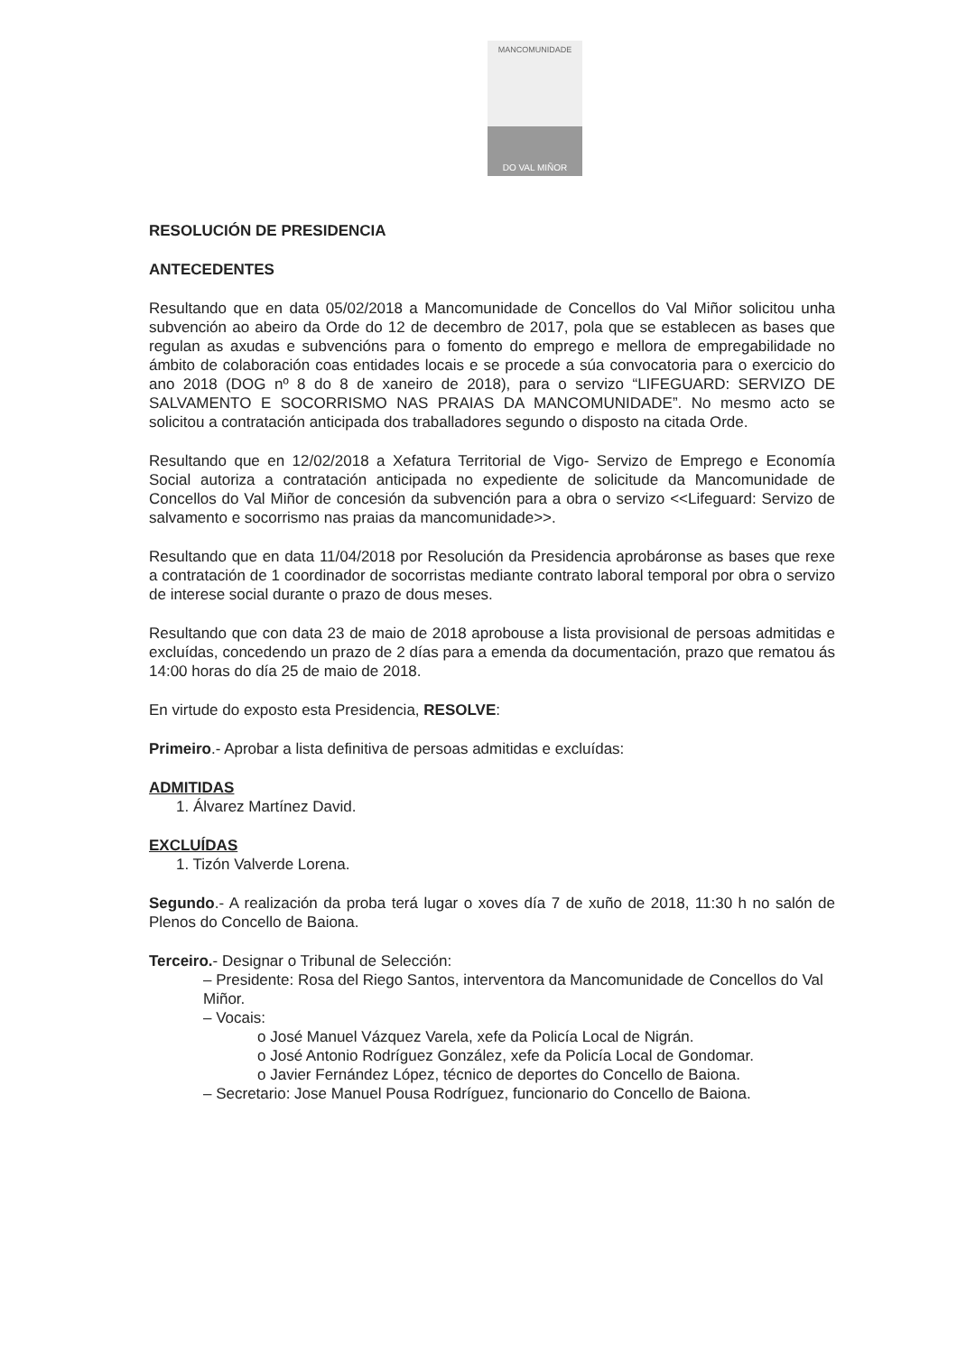MANCOMUNIDADE
DO VAL MIÑOR
RESOLUCIÓN DE PRESIDENCIA
ANTECEDENTES
Resultando que en data 05/02/2018 a Mancomunidade de Concellos do Val Miñor solicitou unha subvención ao abeiro da Orde do 12 de decembro de 2017, pola que se establecen as bases que regulan as axudas e subvencións para o fomento do emprego e mellora de empregabilidade no ámbito de colaboración coas entidades locais e se procede a súa convocatoria para o exercicio do ano 2018 (DOG nº 8 do 8 de xaneiro de 2018), para o servizo “LIFEGUARD: SERVIZO DE SALVAMENTO E SOCORRISMO NAS PRAIAS DA MANCOMUNIDADE”. No mesmo acto se solicitou a contratación anticipada dos traballadores segundo o disposto na citada Orde.
Resultando que en 12/02/2018 a Xefatura Territorial de Vigo- Servizo de Emprego e Economía Social autoriza a contratación anticipada no expediente de solicitude da Mancomunidade de Concellos do Val Miñor de concesión da subvención para a obra o servizo <<Lifeguard: Servizo de salvamento e socorrismo nas praias da mancomunidade>>.
Resultando que en data 11/04/2018 por Resolución da Presidencia aprobáronse as bases que rexe a contratación de 1 coordinador de socorristas mediante contrato laboral temporal por obra o servizo de interese social durante o prazo de dous meses.
Resultando que con data 23 de maio de 2018 aprobouse a lista provisional de persoas admitidas e excluídas, concedendo un prazo de 2 días para a emenda da documentación, prazo que rematou ás 14:00 horas do día 25 de maio de 2018.
En virtude do exposto esta Presidencia, RESOLVE:
Primeiro.- Aprobar a lista definitiva de persoas admitidas e excluídas:
ADMITIDAS
1. Álvarez Martínez David.
EXCLUÍDAS
1. Tizón Valverde Lorena.
Segundo.- A realización da proba terá lugar o xoves día 7 de xuño de 2018, 11:30 h no salón de Plenos do Concello de Baiona.
Terceiro.- Designar o Tribunal de Selección:
– Presidente: Rosa del Riego Santos, interventora da Mancomunidade de Concellos do Val Miñor.
– Vocais:
o José Manuel Vázquez Varela, xefe da Policía Local de Nigrán.
o José Antonio Rodríguez González, xefe da Policía Local de Gondomar.
o Javier Fernández López, técnico de deportes do Concello de Baiona.
– Secretario: Jose Manuel Pousa Rodríguez, funcionario do Concello de Baiona.